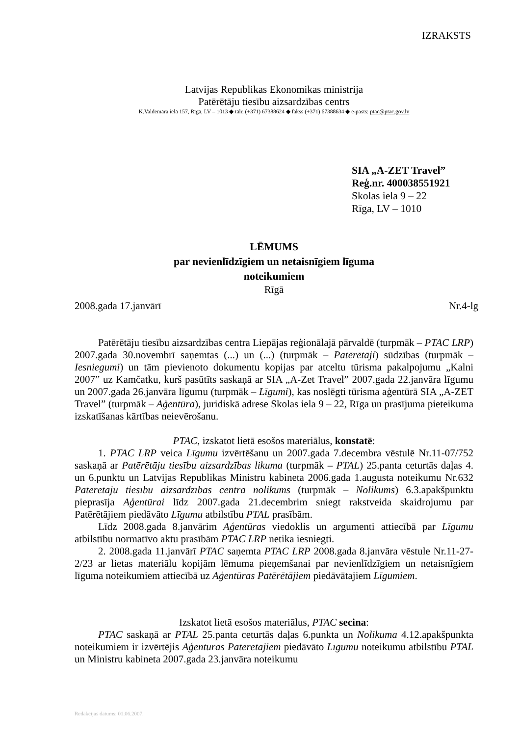IZRAKSTS
Latvijas Republikas Ekonomikas ministrija
Patērētāju tiesību aizsardzības centrs
K.Valdemāra ielā 157, Rīgā, LV – 1013 ◆ tālr. (+371) 67388624 ◆ fakss (+371) 67388634 ◆ e-pasts: ptac@ptac.gov.lv
SIA „A-ZET Travel”
Reģ.nr. 400038551921
Skolas iela 9 – 22
Rīga, LV – 1010
LĒMUMS
par nevienlīdzīgiem un netaisnīgiem līguma
noteikumiem
Rīgā
2008.gada 17.janvārī Nr.4-lg
Patērētāju tiesību aizsardzības centra Liepājas reģionālajā pārvaldē (turpmāk – PTAC LRP) 2007.gada 30.novembrī saņemtas (...) un (...) (turpmāk – Patērētāji) sūdzības (turpmāk – Iesniegumi) un tām pievienoto dokumentu kopijas par atceltu tūrisma pakalpojumu „Kalni 2007” uz Kamčatku, kurš pasūtīts saskaņā ar SIA „A-Zet Travel” 2007.gada 22.janvāra līgumu un 2007.gada 26.janvāra līgumu (turpmāk – Līgumi), kas noslēgti tūrisma aģentūrā SIA „A-ZET Travel” (turpmāk – Aģentūra), juridiskā adrese Skolas iela 9 – 22, Rīga un prasījuma pieteikuma izskatīšanas kārtības neievērošanu.
PTAC, izskatot lietā esošos materiālus, konstatē:
1. PTAC LRP veica Līgumu izvērtēšanu un 2007.gada 7.decembra vēstulē Nr.11-07/752 saskaņā ar Patērētāju tiesību aizsardzības likuma (turpmāk – PTAL) 25.panta ceturtās daļas 4. un 6.punktu un Latvijas Republikas Ministru kabineta 2006.gada 1.augusta noteikumu Nr.632 Patērētāju tiesību aizsardzības centra nolikums (turpmāk – Nolikums) 6.3.apakšpunktu pieprasīja Aģentūrai līdz 2007.gada 21.decembrim sniegt rakstveida skaidrojumu par Patērētājiem piedāvāto Līgumu atbilstību PTAL prasībām.
Līdz 2008.gada 8.janvārim Aģentūras viedoklis un argumenti attiecībā par Līgumu atbilstību normatīvo aktu prasībām PTAC LRP netika iesniegti.
2. 2008.gada 11.janvārī PTAC saņemta PTAC LRP 2008.gada 8.janvāra vēstule Nr.11-27-2/23 ar lietas materiālu kopijām lēmuma pieņemšanai par nevienlīdzīgiem un netaisnīgiem līguma noteikumiem attiecībā uz Aģentūras Patērētājiem piedāvātajiem Līgumiem.
Izskatot lietā esošos materiālus, PTAC secina:
PTAC saskaņā ar PTAL 25.panta ceturtās daļas 6.punkta un Nolikuma 4.12.apakšpunkta noteikumiem ir izvērtējis Aģentūras Patērētājiem piedāvāto Līgumu noteikumu atbilstību PTAL un Ministru kabineta 2007.gada 23.janvāra noteikumu
Redakcijas datums: 01.06.2007.